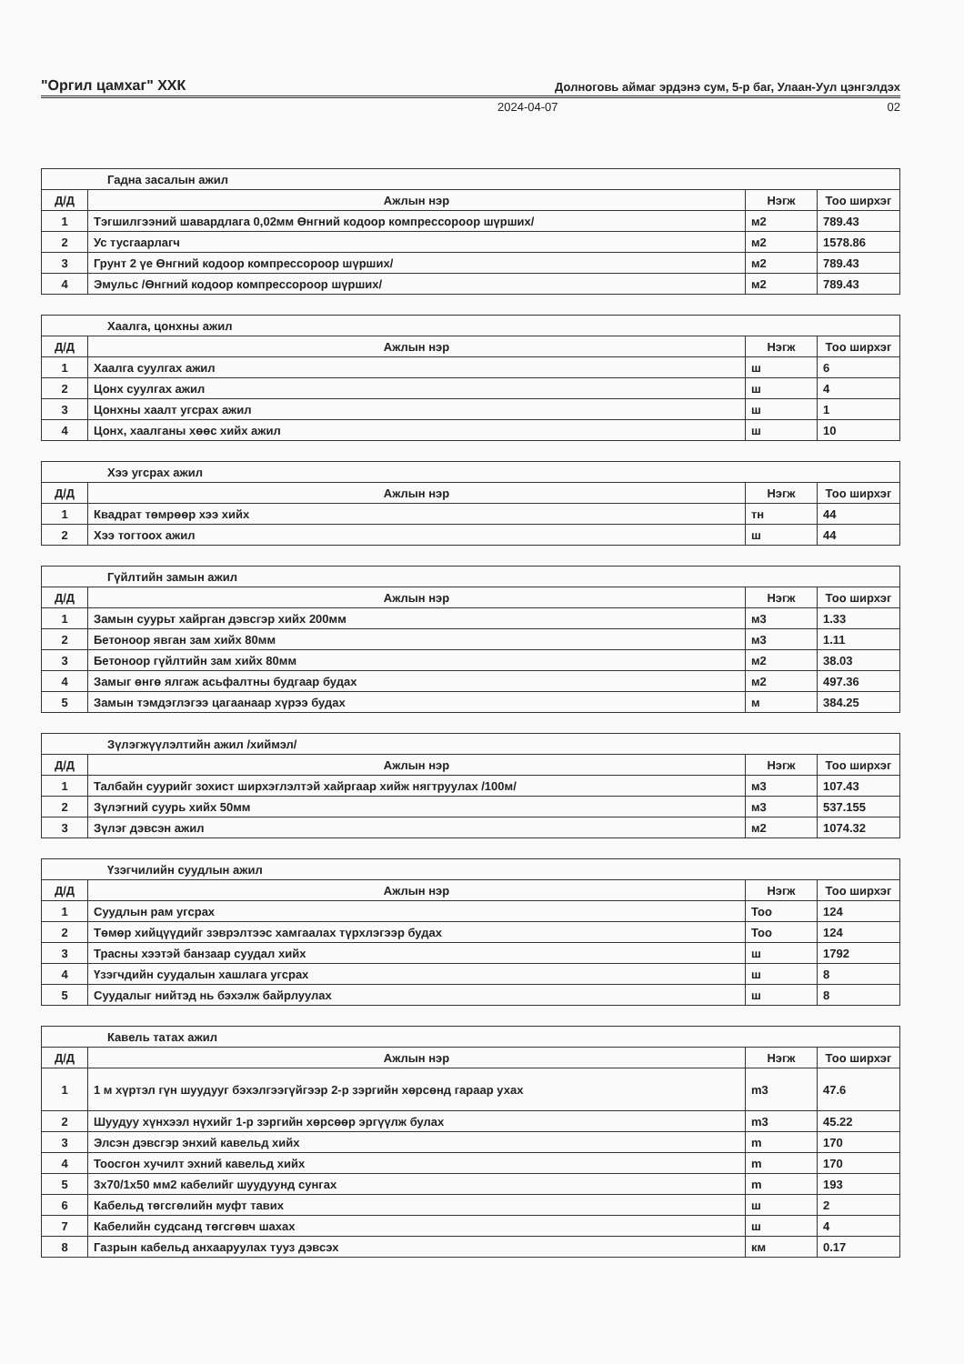"Оргил цамхаг" ХХК Долноговь аймаг эрдэнэ сум, 5-р баг, Улаан-Уул цэнгэлдэх
2024-04-07 02
| Гадна засалын ажил | | | |
| Д/Д | Ажлын нэр | Нэгж | Тоо ширхэг |
| 1 | Тэгшилгээний шавардлага 0,02мм Өнгний кодоор компрессороор шүрших/ | м2 | 789.43 |
| 2 | Ус тусгаарлагч | м2 | 1578.86 |
| 3 | Грунт 2 үе Өнгний кодоор компрессороор шүрших/ | м2 | 789.43 |
| 4 | Эмульс /Өнгний кодоор компрессороор шүрших/ | м2 | 789.43 |
| Хаалга, цонхны ажил | | | |
| Д/Д | Ажлын нэр | Нэгж | Тоо ширхэг |
| 1 | Хаалга суулгах ажил | ш | 6 |
| 2 | Цонх суулгах ажил | ш | 4 |
| 3 | Цонхны хаалт угсрах ажил | ш | 1 |
| 4 | Цонх, хаалганы хөөс хийх ажил | ш | 10 |
| Хээ угсрах ажил | | | |
| Д/Д | Ажлын нэр | Нэгж | Тоо ширхэг |
| 1 | Квадрат төмрөөр хээ хийх | тн | 44 |
| 2 | Хээ тогтоох ажил | ш | 44 |
| Гүйлтийн замын ажил | | | |
| Д/Д | Ажлын нэр | Нэгж | Тоо ширхэг |
| 1 | Замын суурьт хайрган дэвсгэр хийх 200мм | м3 | 1.33 |
| 2 | Бетоноор явган зам хийх 80мм | м3 | 1.11 |
| 3 | Бетоноор гүйлтийн зам хийх 80мм | м2 | 38.03 |
| 4 | Замыг өнгө ялгаж асьфалтны будгаар будах | м2 | 497.36 |
| 5 | Замын тэмдэглэгээ цагаанаар хүрээ будах | м | 384.25 |
| Зүлэгжүүлэлтийн ажил /хиймэл/ | | | |
| Д/Д | Ажлын нэр | Нэгж | Тоо ширхэг |
| 1 | Талбайн суурийг зохист ширхэглэлтэй хайргаар хийж нягтруулах /100м/ | м3 | 107.43 |
| 2 | Зүлэгний суурь хийх 50мм | м3 | 537.155 |
| 3 | Зүлэг дэвсэн ажил | м2 | 1074.32 |
| Үзэгчилийн суудлын ажил | | | |
| Д/Д | Ажлын нэр | Нэгж | Тоо ширхэг |
| 1 | Суудлын рам угсрах | Тоо | 124 |
| 2 | Төмөр хийцүүдийг зэврэлтээс хамгаалах түрхлэгээр будах | Тоо | 124 |
| 3 | Трасны хээтэй банзаар суудал хийх | ш | 1792 |
| 4 | Үзэгчдийн суудалын хашлага угсрах | ш | 8 |
| 5 | Суудалыг нийтэд нь бэхэлж байрлуулах | ш | 8 |
| Кавель татах ажил | | | |
| Д/Д | Ажлын нэр | Нэгж | Тоо ширхэг |
| 1 | 1 м хүртэл гүн шуудууг бэхэлгээгүйгээр 2-р зэргийн хөрсөнд гараар ухах | m3 | 47.6 |
| 2 | Шуудуу хүнхээл нүхийг 1-р зэргийн хөрсөөр эргүүлж булах | m3 | 45.22 |
| 3 | Элсэн дэвсгэр энхий кавельд хийх | m | 170 |
| 4 | Тоосгон хучилт эхний кавельд хийх | m | 170 |
| 5 | 3х70/1х50 мм2 кабелийг шуудуунд сунгах | m | 193 |
| 6 | Кабельд төгсгөлийн муфт тавих | ш | 2 |
| 7 | Кабелийн судсанд төгсгөвч шахах | ш | 4 |
| 8 | Газрын кабельд анхааруулах тууз дэвсэх | км | 0.17 |